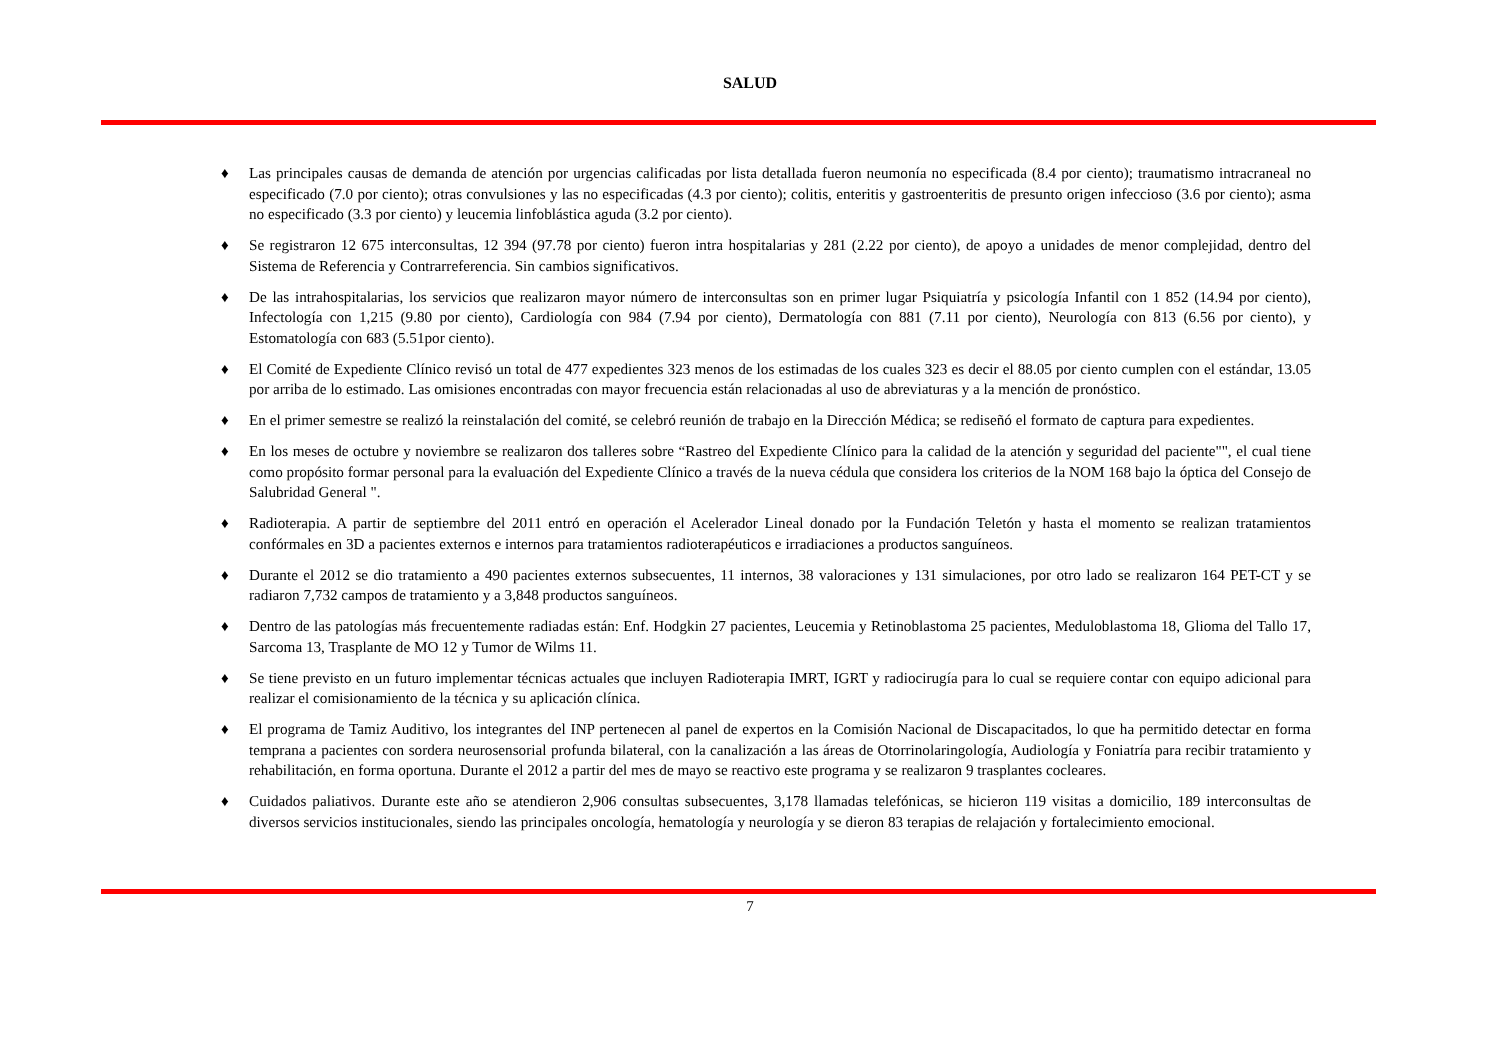SALUD
♦ Las principales causas de demanda de atención por urgencias calificadas por lista detallada fueron neumonía no especificada (8.4 por ciento); traumatismo intracraneal no especificado (7.0 por ciento); otras convulsiones y las no especificadas (4.3 por ciento); colitis, enteritis y gastroenteritis de presunto origen infeccioso (3.6 por ciento); asma no especificado (3.3 por ciento) y leucemia linfoblástica aguda (3.2 por ciento).
♦ Se registraron 12 675 interconsultas, 12 394 (97.78 por ciento) fueron intra hospitalarias y 281 (2.22 por ciento), de apoyo a unidades de menor complejidad, dentro del Sistema de Referencia y Contrarreferencia. Sin cambios significativos.
♦ De las intrahospitalarias, los servicios que realizaron mayor número de interconsultas son en primer lugar Psiquiatría y psicología Infantil con 1 852 (14.94 por ciento), Infectología con 1,215 (9.80 por ciento), Cardiología con 984 (7.94 por ciento), Dermatología con 881 (7.11 por ciento), Neurología con 813 (6.56 por ciento), y Estomatología con 683 (5.51por ciento).
♦ El Comité de Expediente Clínico revisó un total de 477 expedientes 323 menos de los estimadas de los cuales 323 es decir el 88.05 por ciento cumplen con el estándar, 13.05 por arriba de lo estimado. Las omisiones encontradas con mayor frecuencia están relacionadas al uso de abreviaturas y a la mención de pronóstico.
♦ En el primer semestre se realizó la reinstalación del comité, se celebró reunión de trabajo en la Dirección Médica; se rediseñó el formato de captura para expedientes.
♦ En los meses de octubre y noviembre se realizaron dos talleres sobre “Rastreo del Expediente Clínico para la calidad de la atención y seguridad del paciente"", el cual tiene como propósito formar personal para la evaluación del Expediente Clínico a través de la nueva cédula que considera los criterios de la NOM 168 bajo la óptica del Consejo de Salubridad General ".
♦ Radioterapia. A partir de septiembre del 2011 entró en operación el Acelerador Lineal donado por la Fundación Teletón y hasta el momento se realizan tratamientos confórmales en 3D a pacientes externos e internos para tratamientos radioterapéuticos e irradiaciones a productos sanguíneos.
♦ Durante el 2012 se dio tratamiento a 490 pacientes externos subsecuentes, 11 internos, 38 valoraciones y 131 simulaciones, por otro lado se realizaron 164 PET-CT y se radiaron 7,732 campos de tratamiento y a 3,848 productos sanguíneos.
♦ Dentro de las patologías más frecuentemente radiadas están: Enf. Hodgkin 27 pacientes, Leucemia y Retinoblastoma 25 pacientes, Meduloblastoma 18, Glioma del Tallo 17, Sarcoma 13, Trasplante de MO 12 y Tumor de Wilms 11.
♦ Se tiene previsto en un futuro implementar técnicas actuales que incluyen Radioterapia IMRT, IGRT y radiocirugía para lo cual se requiere contar con equipo adicional para realizar el comisionamiento de la técnica y su aplicación clínica.
♦ El programa de Tamiz Auditivo, los integrantes del INP pertenecen al panel de expertos en la Comisión Nacional de Discapacitados, lo que ha permitido detectar en forma temprana a pacientes con sordera neurosensorial profunda bilateral, con la canalización a las áreas de Otorrinolaringología, Audiología y Foniatría para recibir tratamiento y rehabilitación, en forma oportuna. Durante el 2012 a partir del mes de mayo se reactivo este programa y se realizaron 9 trasplantes cocleares.
♦ Cuidados paliativos. Durante este año se atendieron 2,906 consultas subsecuentes, 3,178 llamadas telefónicas, se hicieron 119 visitas a domicilio, 189 interconsultas de diversos servicios institucionales, siendo las principales oncología, hematología y neurología y se dieron 83 terapias de relajación y fortalecimiento emocional.
7